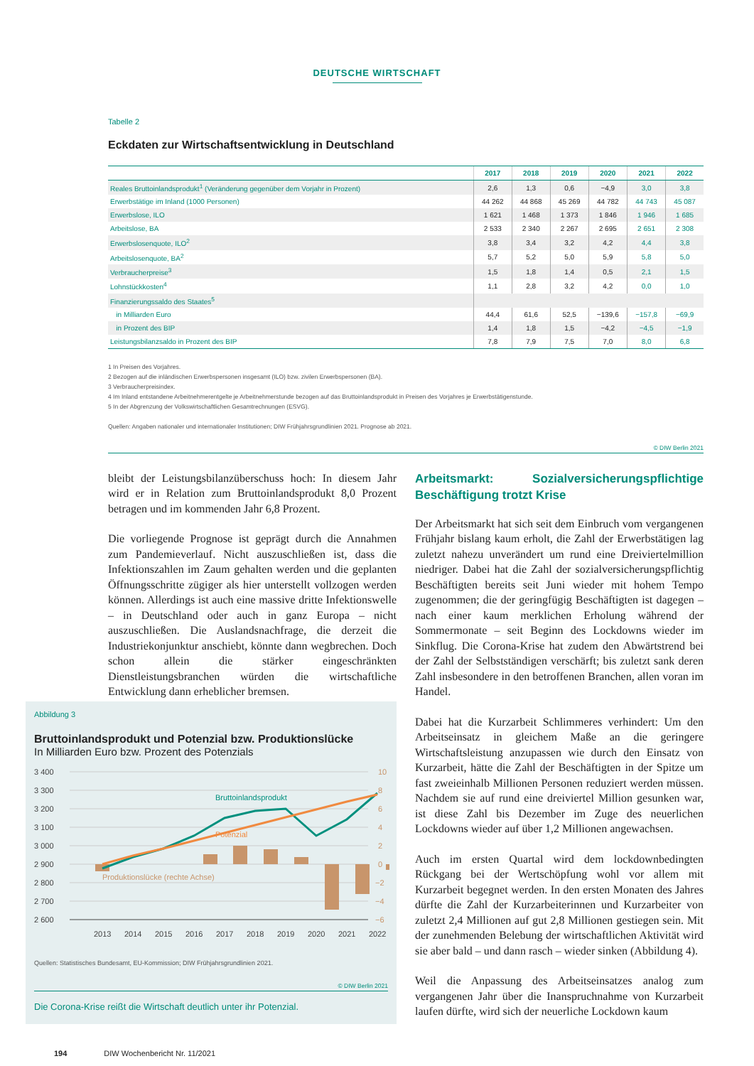DEUTSCHE WIRTSCHAFT
Tabelle 2
Eckdaten zur Wirtschaftsentwicklung in Deutschland
| | 2017 | 2018 | 2019 | 2020 | 2021 | 2022 |
| --- | --- | --- | --- | --- | --- | --- |
| Reales Bruttoinlandsprodukt<sup>1</sup> (Veränderung gegenüber dem Vorjahr in Prozent) | 2,6 | 1,3 | 0,6 | −4,9 | 3,0 | 3,8 |
| Erwerbstätige im Inland (1000 Personen) | 44 262 | 44 868 | 45 269 | 44 782 | 44 743 | 45 087 |
| Erwerbslose, ILO | 1 621 | 1 468 | 1 373 | 1 846 | 1 946 | 1 685 |
| Arbeitslose, BA | 2 533 | 2 340 | 2 267 | 2 695 | 2 651 | 2 308 |
| Erwerbslosenquote, ILO<sup>2</sup> | 3,8 | 3,4 | 3,2 | 4,2 | 4,4 | 3,8 |
| Arbeitslosenquote, BA<sup>2</sup> | 5,7 | 5,2 | 5,0 | 5,9 | 5,8 | 5,0 |
| Verbraucherpreise<sup>3</sup> | 1,5 | 1,8 | 1,4 | 0,5 | 2,1 | 1,5 |
| Lohnstückkosten<sup>4</sup> | 1,1 | 2,8 | 3,2 | 4,2 | 0,0 | 1,0 |
| Finanzierungssaldo des Staates<sup>5</sup> | | | | | | |
| in Milliarden Euro | 44,4 | 61,6 | 52,5 | −139,6 | −157,8 | −69,9 |
| in Prozent des BIP | 1,4 | 1,8 | 1,5 | −4,2 | −4,5 | −1,9 |
| Leistungsbilanzsaldo in Prozent des BIP | 7,8 | 7,9 | 7,5 | 7,0 | 8,0 | 6,8 |
1 In Preisen des Vorjahres.
2 Bezogen auf die inländischen Erwerbspersonen insgesamt (ILO) bzw. zivilen Erwerbspersonen (BA).
3 Verbraucherpreisindex.
4 Im Inland entstandene Arbeitnehmerentgelte je Arbeitnehmerstunde bezogen auf das Bruttoinlandsprodukt in Preisen des Vorjahres je Erwerbstätigenstunde.
5 In der Abgrenzung der Volkswirtschaftlichen Gesamtrechnungen (ESVG).
Quellen: Angaben nationaler und internationaler Institutionen; DIW Frühjahrsgrundlinien 2021. Prognose ab 2021.
© DIW Berlin 2021
bleibt der Leistungsbilanzüberschuss hoch: In diesem Jahr wird er in Relation zum Bruttoinlandsprodukt 8,0 Prozent betragen und im kommenden Jahr 6,8 Prozent.
Die vorliegende Prognose ist geprägt durch die Annahmen zum Pandemieverlauf. Nicht auszuschließen ist, dass die Infektionszahlen im Zaum gehalten werden und die geplanten Öffnungsschritte zügiger als hier unterstellt vollzogen werden können. Allerdings ist auch eine massive dritte Infektionswelle – in Deutschland oder auch in ganz Europa – nicht auszuschließen. Die Auslandsnachfrage, die derzeit die Industriekonjunktur anschiebt, könnte dann wegbrechen. Doch schon allein die stärker eingeschränkten Dienstleistungsbranchen würden die wirtschaftliche Entwicklung dann erheblicher bremsen.
Arbeitsmarkt: Sozialversicherungspflichtige Beschäftigung trotzt Krise
Der Arbeitsmarkt hat sich seit dem Einbruch vom vergangenen Frühjahr bislang kaum erholt, die Zahl der Erwerbstätigen lag zuletzt nahezu unverändert um rund eine Dreiviertelmillion niedriger. Dabei hat die Zahl der sozialversicherungspflichtig Beschäftigten bereits seit Juni wieder mit hohem Tempo zugenommen; die der geringfügig Beschäftigten ist dagegen – nach einer kaum merklichen Erholung während der Sommermonate – seit Beginn des Lockdowns wieder im Sinkflug. Die Corona-Krise hat zudem den Abwärtstrend bei der Zahl der Selbstständigen verschärft; bis zuletzt sank deren Zahl insbesondere in den betroffenen Branchen, allen voran im Handel.
Dabei hat die Kurzarbeit Schlimmeres verhindert: Um den Arbeitseinsatz in gleichem Maße an die geringere Wirtschaftsleistung anzupassen wie durch den Einsatz von Kurzarbeit, hätte die Zahl der Beschäftigten in der Spitze um fast zweieinhalb Millionen Personen reduziert werden müssen. Nachdem sie auf rund eine dreiviertel Million gesunken war, ist diese Zahl bis Dezember im Zuge des neuerlichen Lockdowns wieder auf über 1,2 Millionen angewachsen.
Auch im ersten Quartal wird dem lockdownbedingten Rückgang bei der Wertschöpfung wohl vor allem mit Kurzarbeit begegnet werden. In den ersten Monaten des Jahres dürfte die Zahl der Kurzarbeiterinnen und Kurzarbeiter von zuletzt 2,4 Millionen auf gut 2,8 Millionen gestiegen sein. Mit der zunehmenden Belebung der wirtschaftlichen Aktivität wird sie aber bald – und dann rasch – wieder sinken (Abbildung 4).
Weil die Anpassung des Arbeitseinsatzes analog zum vergangenen Jahr über die Inanspruchnahme von Kurzarbeit laufen dürfte, wird sich der neuerliche Lockdown kaum
Abbildung 3
Bruttoinlandsprodukt und Potenzial bzw. Produktionslücke
In Milliarden Euro bzw. Prozent des Potenzials
3 400
3 300
3 200
3 100
3 000
2 900
2 800
2 700
2 600
10
8
6
4
2
0
−2
−4
−6
Bruttoinlandsprodukt
Potenzial
Produktionslücke (rechte Achse)
2013
2014
2015
2016
2017
2018
2019
2020
2021
2022
Quellen: Statistisches Bundesamt, EU-Kommission; DIW Frühjahrsgrundlinien 2021.
© DIW Berlin 2021
Die Corona-Krise reißt die Wirtschaft deutlich unter ihr Potenzial.
194 DIW Wochenbericht Nr. 11/2021